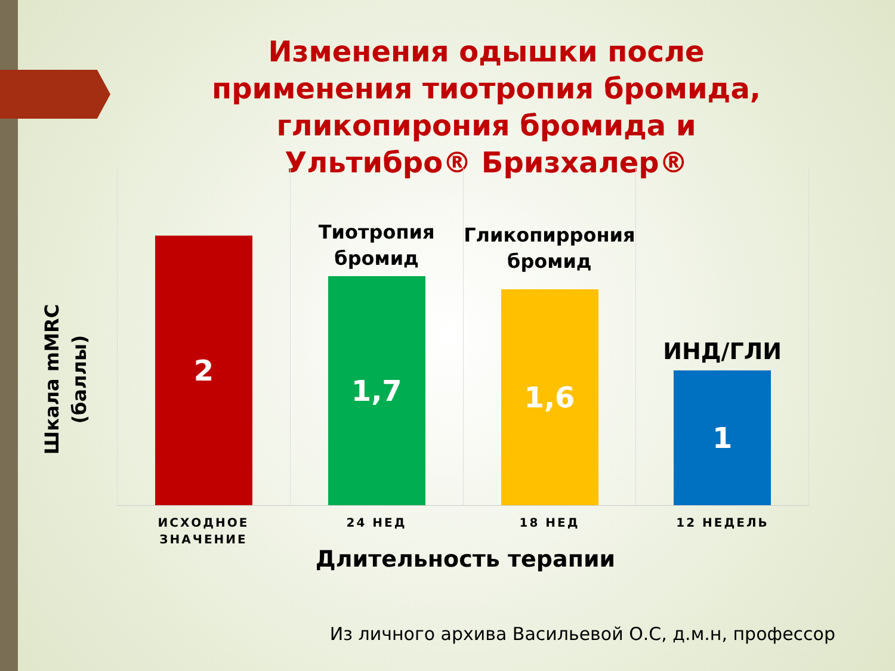Изменения одышки после применения тиотропия бромида, гликопирония бромида и Ультибро® Бризхалер®
Шкала mMRC (баллы)
2
Тиотропия бромид
1,7
Гликопиррония бромид
1,6
ИНД/ГЛИ
1
ИСХОДНОЕ ЗНАЧЕНИЕ 24 НЕД 18 НЕД 12 НЕДЕЛЬ
Длительность терапии
Из личного архива Васильевой О.С, д.м.н, профессор